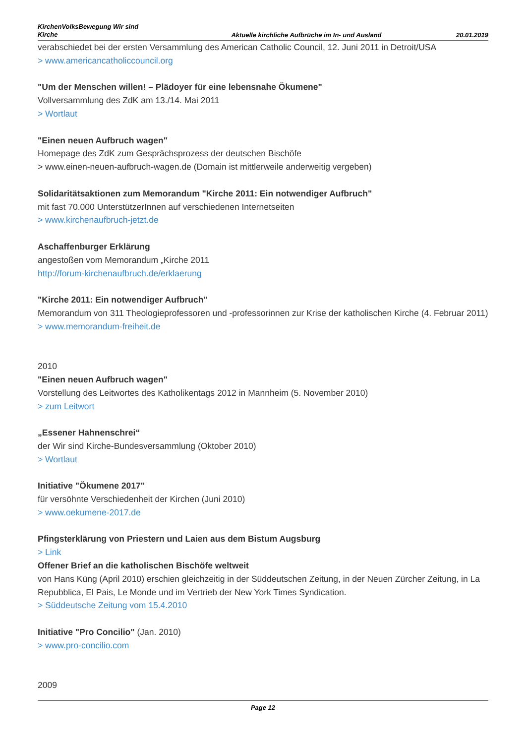KirchenVolksBewegung Wir sind Kirche
Aktuelle kirchliche Aufbrüche im In- und Ausland
20.01.2019
verabschiedet bei der ersten Versammlung des American Catholic Council, 12. Juni 2011 in Detroit/USA
> www.americancatholiccouncil.org
"Um der Menschen willen! – Plädoyer für eine lebensnahe Ökumene"
Vollversammlung des ZdK am 13./14. Mai 2011
> Wortlaut
"Einen neuen Aufbruch wagen"
Homepage des ZdK zum Gesprächsprozess der deutschen Bischöfe
> www.einen-neuen-aufbruch-wagen.de (Domain ist mittlerweile anderweitig vergeben)
Solidaritätsaktionen zum Memorandum "Kirche 2011: Ein notwendiger Aufbruch"
mit fast 70.000 UnterstützerInnen auf verschiedenen Internetseiten
> www.kirchenaufbruch-jetzt.de
Aschaffenburger Erklärung
angestoßen vom Memorandum „Kirche 2011
http://forum-kirchenaufbruch.de/erklaerung
"Kirche 2011: Ein notwendiger Aufbruch"
Memorandum von 311 Theologieprofessoren und -professorinnen zur Krise der katholischen Kirche (4. Februar 2011)
> www.memorandum-freiheit.de
2010
"Einen neuen Aufbruch wagen"
Vorstellung des Leitwortes des Katholikentags 2012 in Mannheim (5. November 2010)
> zum Leitwort
„Essener Hahnenschrei“
der Wir sind Kirche-Bundesversammlung (Oktober 2010)
> Wortlaut
Initiative "Ökumene 2017"
für versöhnte Verschiedenheit der Kirchen (Juni 2010)
> www.oekumene-2017.de
Pfingsterklärung von Priestern und Laien aus dem Bistum Augsburg
> Link
Offener Brief an die katholischen Bischöfe weltweit
von Hans Küng (April 2010) erschien gleichzeitig in der Süddeutschen Zeitung, in der Neuen Zürcher Zeitung, in La Repubblica, El Pais, Le Monde und im Vertrieb der New York Times Syndication.
> Süddeutsche Zeitung vom 15.4.2010
Initiative "Pro Concilio" (Jan. 2010)
> www.pro-concilio.com
2009
Page 12